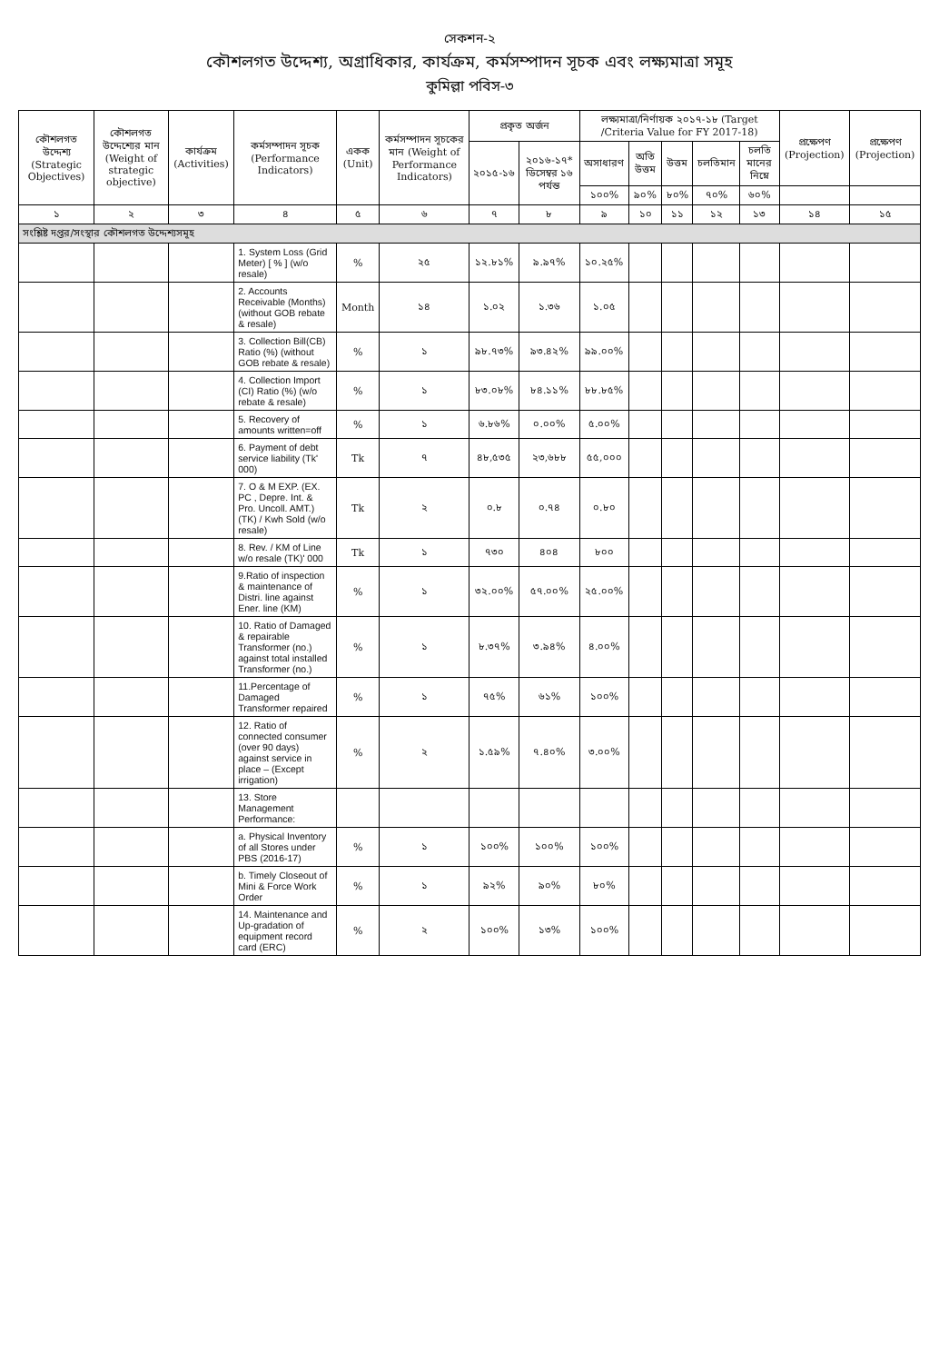সেকশন-২
কৌশলগত উদ্দেশ্য, অগ্রাধিকার, কার্যক্রম, কর্মসম্পাদন সূচক এবং লক্ষ্যমাত্রা সমূহ
কুমিল্লা পবিস-৩
| কৌশলগত উদ্দেশ্য (Strategic Objectives) | কৌশলগত উদ্দেশ্যের মান (Weight of strategic objective) | কার্যক্রম (Activities) | কর্মসম্পাদন সূচক (Performance Indicators) | একক (Unit) | কর্মসম্পাদন সূচকের মান (Weight of Performance Indicators) | প্রকৃত অর্জন | | লক্ষ্যমাত্রা/নির্ণায়ক ২০১৭-১৮ (Target /Criteria Value for FY 2017-18) | | | | | প্রক্ষেপণ (Projection) | প্রক্ষেপণ (Projection) |
| --- | --- | --- | --- | --- | --- | --- | --- | --- | --- | --- | --- | --- | --- | --- |
| | | | | | | ২০১৫-১৬ | ২০১৬-১৭* ডিসেম্বর ১৬ পর্যন্ত | অসাধারণ | অতি উত্তম | উত্তম | চলতিমান | চলতি মানের নিম্নে | | |
| | | | | | | | | ১০০% | ৯০% | ৮০% | ৭০% | ৬০% | | |
| ১ | ২ | ৩ | ৪ | ৫ | ৬ | ৭ | ৮ | ৯ | ১০ | ১১ | ১২ | ১৩ | ১৪ | ১৫ |
| সংশ্লিষ্ট দপ্তর/সংস্থার কৌশলগত উদ্দেশ্যসমূহ | | | | | | | | | | | | | | |
| | | | 1. System Loss (Grid Meter) [ % ] (w/o resale) | % | ২৫ | ১২.৮১% | ৯.৯৭% | ১০.২৫% | | | | | | |
| | | | 2. Accounts Receivable (Months) (without GOB rebate & resale) | Month | ১৪ | ১.০২ | ১.৩৬ | ১.০৫ | | | | | | |
| | | | 3. Collection Bill(CB) Ratio (%) (without GOB rebate & resale) | % | ১ | ৯৮.৭৩% | ৯৩.৪২% | ৯৯.০০% | | | | | | |
| | | | 4. Collection Import (CI) Ratio (%) (w/o rebate & resale) | % | ১ | ৮৩.০৮% | ৮৪.১১% | ৮৮.৮৫% | | | | | | |
| | | | 5. Recovery of amounts written=off | % | ১ | ৬.৮৬% | ০.০০% | ৫.০০% | | | | | | |
| | | | 6. Payment of debt service liability (Tk' 000) | Tk | ৭ | ৪৮,৫৩৫ | ২৩,৬৮৮ | ৫৫,০০০ | | | | | | |
| | | | 7. O & M EXP. (EX. PC , Depre. Int. & Pro. Uncoll. AMT.)(TK) / Kwh Sold (w/o resale) | Tk | ২ | ০.৮ | ০.৭৪ | ০.৮০ | | | | | | |
| | | | 8. Rev. / KM of Line w/o resale (TK)' 000 | Tk | ১ | ৭৩০ | ৪০৪ | ৮০০ | | | | | | |
| | | | 9.Ratio of inspection & maintenance of Distri. line against Ener. line (KM) | % | ১ | ৩২.০০% | ৫৭.০০% | ২৫.০০% | | | | | | |
| | | | 10. Ratio of Damaged & repairable Transformer (no.) against total installed Transformer (no.) | % | ১ | ৮.৩৭% | ৩.৯৪% | ৪.০০% | | | | | | |
| | | | 11.Percentage of Damaged Transformer repaired | % | ১ | ৭৫% | ৬১% | ১০০% | | | | | | |
| | | | 12. Ratio of connected consumer (over 90 days) against service in place – (Except irrigation) | % | ২ | ১.৫৯% | ৭.৪০% | ৩.০০% | | | | | | |
| | | | 13. Store Management Performance: | | | | | | | | | | | |
| | | | a. Physical Inventory of all Stores under PBS (2016-17) | % | ১ | ১০০% | ১০০% | ১০০% | | | | | | |
| | | | b. Timely Closeout of Mini & Force Work Order | % | ১ | ৯২% | ৯০% | ৮০% | | | | | | |
| | | | 14. Maintenance and Up-gradation of equipment record card (ERC) | % | ২ | ১০০% | ১৩% | ১০০% | | | | | | |